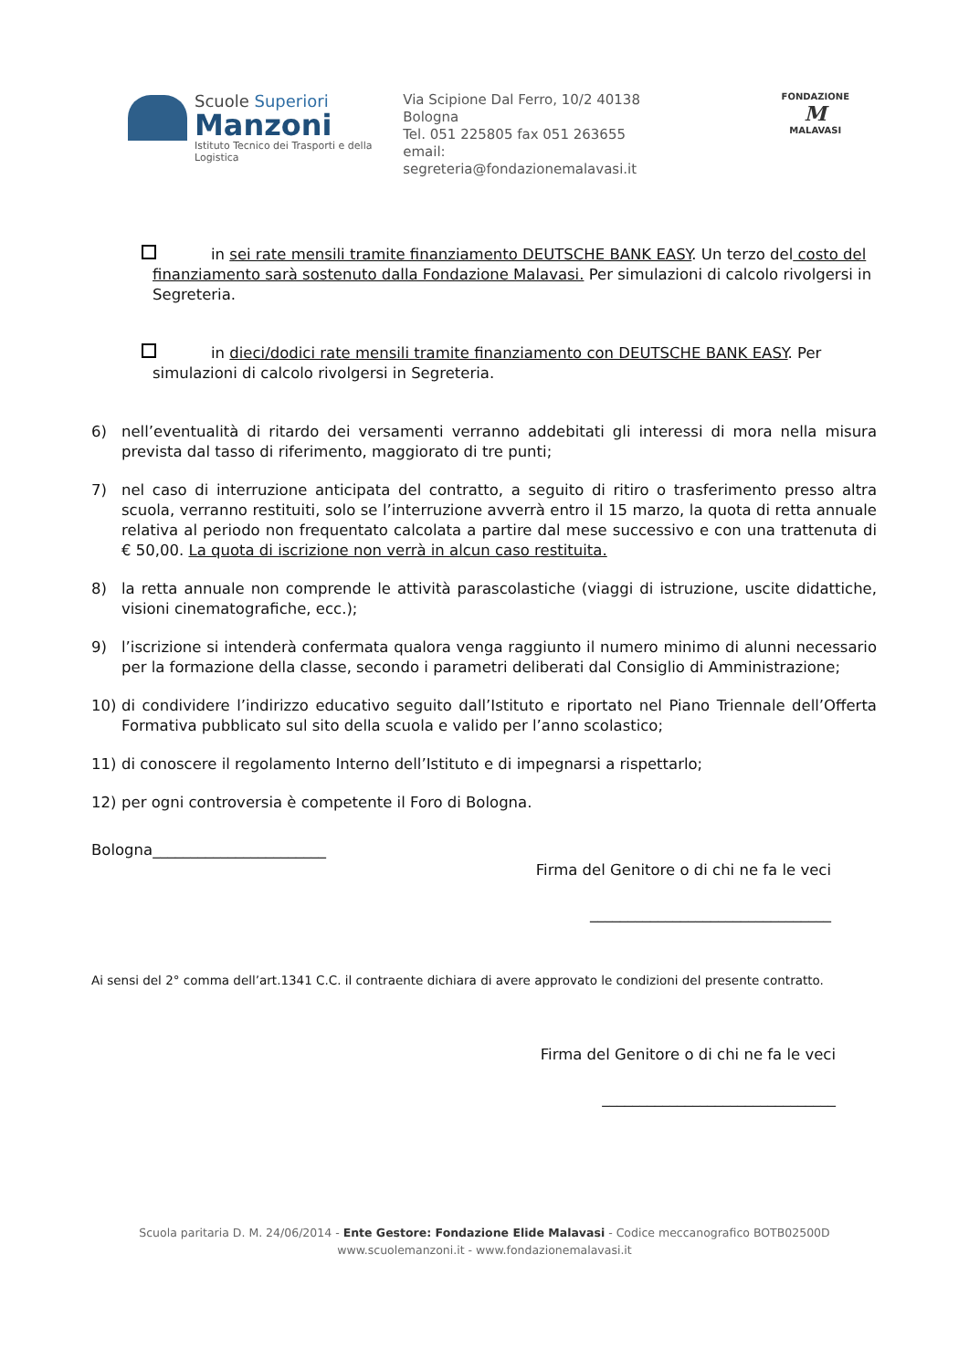Scuole Superiori
Manzoni
Istituto Tecnico dei Trasporti e della Logistica
Via Scipione Dal Ferro, 10/2 40138 Bologna
Tel. 051 225805 fax 051 263655
email: segreteria@fondazionemalavasi.it
FONDAZIONE
M
MALAVASI
in sei rate mensili tramite finanziamento DEUTSCHE BANK EASY. Un terzo del costo del finanziamento sarà sostenuto dalla Fondazione Malavasi. Per simulazioni di calcolo rivolgersi in Segreteria.
in dieci/dodici rate mensili tramite finanziamento con DEUTSCHE BANK EASY. Per simulazioni di calcolo rivolgersi in Segreteria.
6) nell’eventualità di ritardo dei versamenti verranno addebitati gli interessi di mora nella misura prevista dal tasso di riferimento, maggiorato di tre punti;
7) nel caso di interruzione anticipata del contratto, a seguito di ritiro o trasferimento presso altra scuola, verranno restituiti, solo se l’interruzione avverrà entro il 15 marzo, la quota di retta annuale relativa al periodo non frequentato calcolata a partire dal mese successivo e con una trattenuta di € 50,00. La quota di iscrizione non verrà in alcun caso restituita.
8) la retta annuale non comprende le attività parascolastiche (viaggi di istruzione, uscite didattiche, visioni cinematografiche, ecc.);
9) l’iscrizione si intenderà confermata qualora venga raggiunto il numero minimo di alunni necessario per la formazione della classe, secondo i parametri deliberati dal Consiglio di Amministrazione;
10) di condividere l’indirizzo educativo seguito dall’Istituto e riportato nel Piano Triennale dell’Offerta Formativa pubblicato sul sito della scuola e valido per l’anno scolastico;
11) di conoscere il regolamento Interno dell’Istituto e di impegnarsi a rispettarlo;
12) per ogni controversia è competente il Foro di Bologna.
Bologna_______________________
Firma del Genitore o di chi ne fa le veci
________________________________
Ai sensi del 2° comma dell’art.1341 C.C. il contraente dichiara di avere approvato le condizioni del presente contratto.
Firma del Genitore o di chi ne fa le veci
_______________________________
Scuola paritaria D. M. 24/06/2014 - Ente Gestore: Fondazione Elide Malavasi - Codice meccanografico BOTB02500D
www.scuolemanzoni.it - www.fondazionemalavasi.it